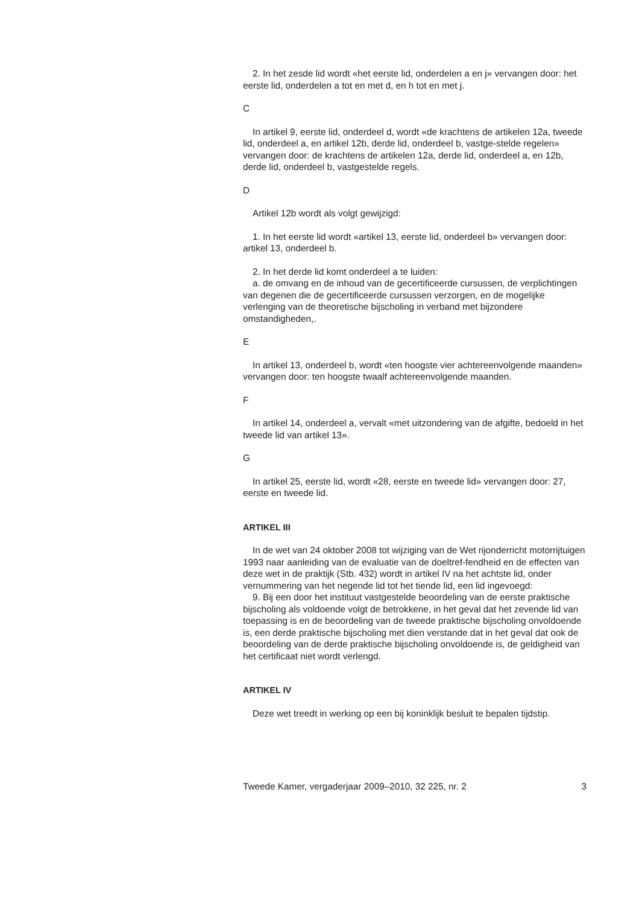2. In het zesde lid wordt «het eerste lid, onderdelen a en j» vervangen door: het eerste lid, onderdelen a tot en met d, en h tot en met j.
C
In artikel 9, eerste lid, onderdeel d, wordt «de krachtens de artikelen 12a, tweede lid, onderdeel a, en artikel 12b, derde lid, onderdeel b, vastge-stelde regelen» vervangen door: de krachtens de artikelen 12a, derde lid, onderdeel a, en 12b, derde lid, onderdeel b, vastgestelde regels.
D
Artikel 12b wordt als volgt gewijzigd:
1. In het eerste lid wordt «artikel 13, eerste lid, onderdeel b» vervangen door: artikel 13, onderdeel b.
2. In het derde lid komt onderdeel a te luiden:
a. de omvang en de inhoud van de gecertificeerde cursussen, de verplichtingen van degenen die de gecertificeerde cursussen verzorgen, en de mogelijke verlenging van de theoretische bijscholing in verband met bijzondere omstandigheden,.
E
In artikel 13, onderdeel b, wordt «ten hoogste vier achtereenvolgende maanden» vervangen door: ten hoogste twaalf achtereenvolgende maanden.
F
In artikel 14, onderdeel a, vervalt «met uitzondering van de afgifte, bedoeld in het tweede lid van artikel 13».
G
In artikel 25, eerste lid, wordt «28, eerste en tweede lid» vervangen door: 27, eerste en tweede lid.
ARTIKEL III
In de wet van 24 oktober 2008 tot wijziging van de Wet rijonderricht motorrijtuigen 1993 naar aanleiding van de evaluatie van de doeltref-fendheid en de effecten van deze wet in de praktijk (Stb. 432) wordt in artikel IV na het achtste lid, onder vernummering van het negende lid tot het tiende lid, een lid ingevoegd:
9. Bij een door het instituut vastgestelde beoordeling van de eerste praktische bijscholing als voldoende volgt de betrokkene, in het geval dat het zevende lid van toepassing is en de beoordeling van de tweede praktische bijscholing onvoldoende is, een derde praktische bijscholing met dien verstande dat in het geval dat ook de beoordeling van de derde praktische bijscholing onvoldoende is, de geldigheid van het certificaat niet wordt verlengd.
ARTIKEL IV
Deze wet treedt in werking op een bij koninklijk besluit te bepalen tijdstip.
Tweede Kamer, vergaderjaar 2009–2010, 32 225, nr. 2 3